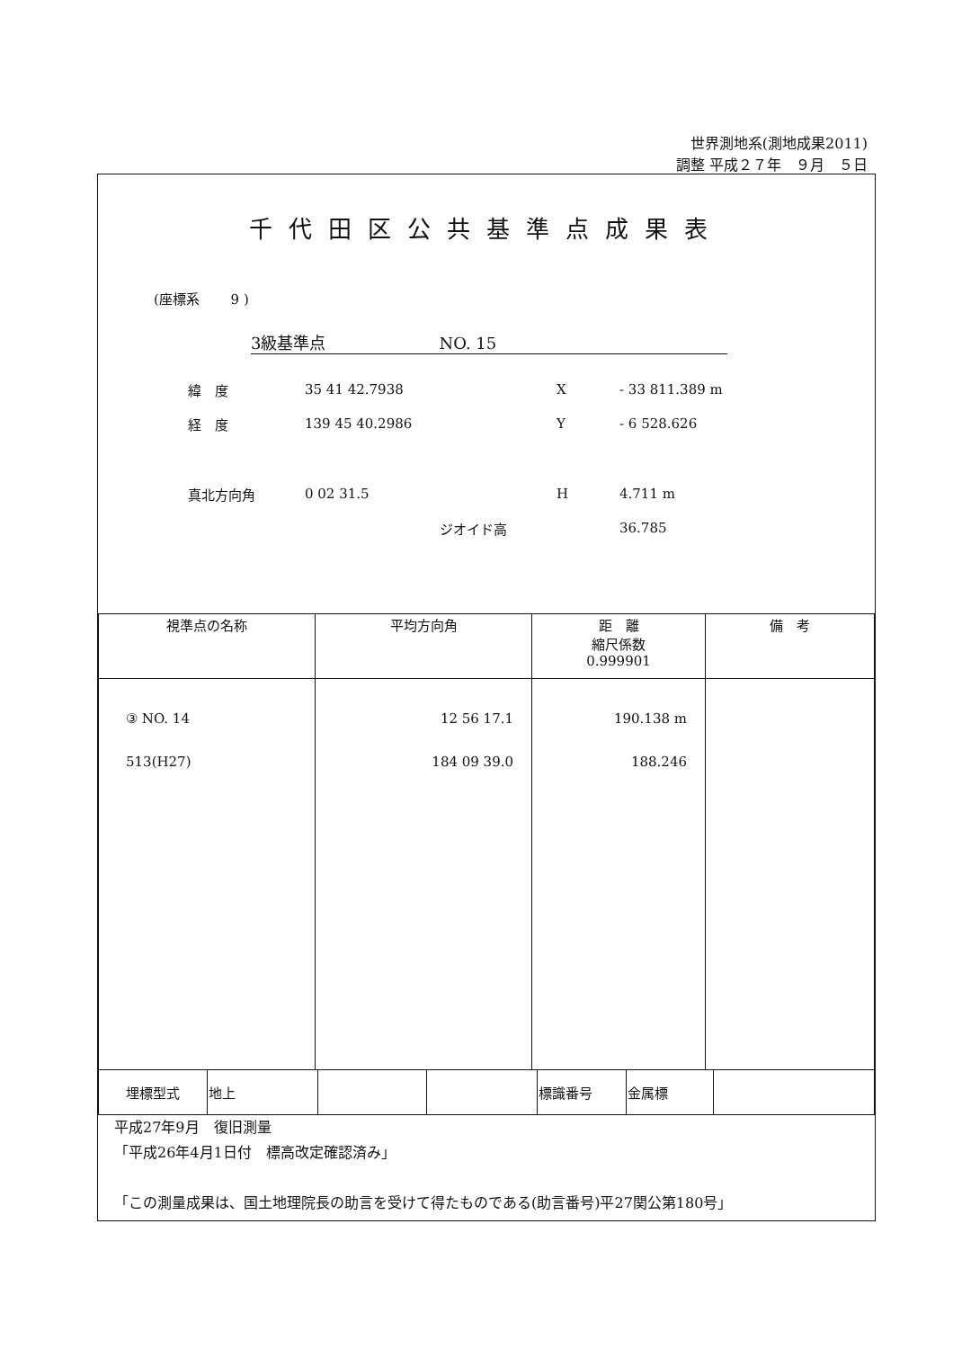世界測地系(測地成果2011)
調整 平成２７年　９月　５日
千代田区公共基準点成果表
(座標系　　 9 )
3級基準点　　　　　　　NO. 15
緯　度 35 41 42.7938 X - 33 811.389 m
経　度 139 45 40.2986 Y - 6 528.626
真北方向角 0 02 31.5 H 4.711 m
ジオイド高 36.785
| 視準点の名称 | 平均方向角 | 距 離 縮尺係数 0.999901 | 備 考 |
| --- | --- | --- | --- |
| ③ NO. 14 513(H27) | 12 56 17.1 184 09 39.0 | 190.138 m 188.246 | |
| 埋標型式 | 地上 | | | 標識番号 | 金属標 | |
平成27年9月　復旧測量
「平成26年4月1日付　標高改定確認済み」
「この測量成果は、国土地理院長の助言を受けて得たものである(助言番号)平27関公第180号」